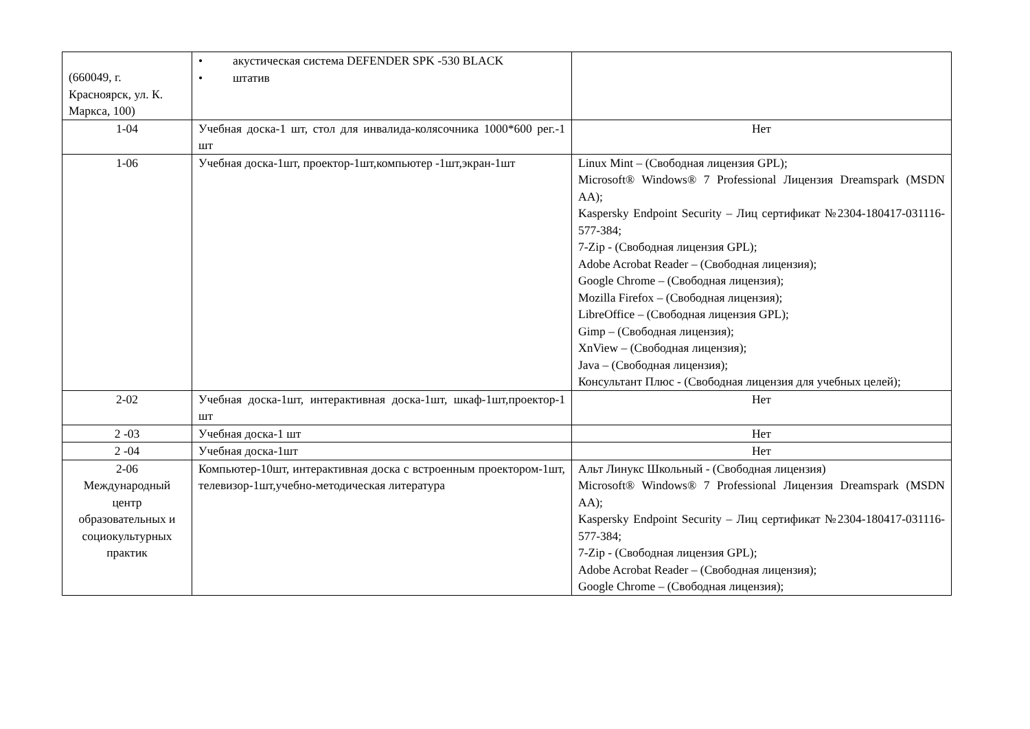| (660049, г. Красноярск, ул. К. Маркса, 100) | • акустическая система DEFENDER SPK -530 BLACK • штатив | |
| 1-04 | Учебная доска-1 шт, стол для инвалида-колясочника 1000*600 рег.-1 шт | Нет |
| 1-06 | Учебная доска-1шт, проектор-1шт,компьютер -1шт,экран-1шт | Linux Mint – (Свободная лицензия GPL); Microsoft® Windows® 7 Professional Лицензия Dreamspark (MSDN AA); Kaspersky Endpoint Security – Лиц сертификат №2304-180417-031116- 577-384; 7-Zip - (Свободная лицензия GPL); Adobe Acrobat Reader – (Свободная лицензия); Google Chrome – (Свободная лицензия); Mozilla Firefox – (Свободная лицензия); LibreOffice – (Свободная лицензия GPL); Gimp – (Свободная лицензия); XnView – (Свободная лицензия); Java – (Свободная лицензия); Консультант Плюс - (Свободная лицензия для учебных целей); |
| 2-02 | Учебная доска-1шт, интерактивная доска-1шт, шкаф-1шт,проектор-1 шт | Нет |
| 2 -03 | Учебная доска-1 шт | Нет |
| 2 -04 | Учебная доска-1шт | Нет |
| 2-06 Международный центр образовательных и социокультурных практик | Компьютер-10шт, интерактивная доска с встроенным проектором-1шт, телевизор-1шт,учебно-методическая литература | Альт Линукс Школьный - (Свободная лицензия) Microsoft® Windows® 7 Professional Лицензия Dreamspark (MSDN AA); Kaspersky Endpoint Security – Лиц сертификат №2304-180417-031116- 577-384; 7-Zip - (Свободная лицензия GPL); Adobe Acrobat Reader – (Свободная лицензия); Google Chrome – (Свободная лицензия); |